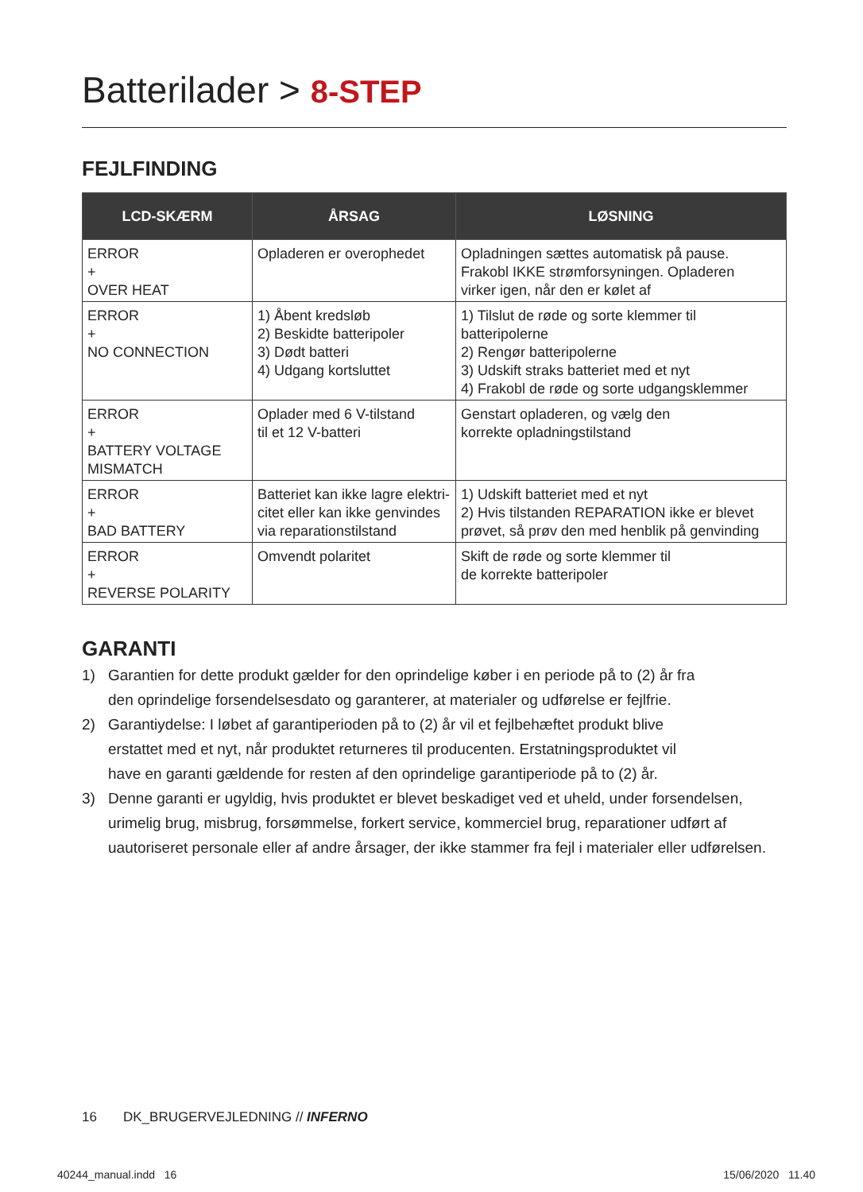Batterilader > 8-STEP
FEJLFINDING
| LCD-SKÆRM | ÅRSAG | LØSNING |
| --- | --- | --- |
| ERROR + OVER HEAT | Opladeren er overophedet | Opladningen sættes automatisk på pause. Frakobl IKKE strømforsyningen. Opladeren virker igen, når den er kølet af |
| ERROR + NO CONNECTION | 1) Åbent kredsløb 2) Beskidte batteripoler 3) Dødt batteri 4) Udgang kortsluttet | 1) Tilslut de røde og sorte klemmer til batteripolerne 2) Rengør batteripolerne 3) Udskift straks batteriet med et nyt 4) Frakobl de røde og sorte udgangsklemmer |
| ERROR + BATTERY VOLTAGE MISMATCH | Oplader med 6 V-tilstand til et 12 V-batteri | Genstart opladeren, og vælg den korrekte opladningstilstand |
| ERROR + BAD BATTERY | Batteriet kan ikke lagre elektri- citet eller kan ikke genvindes via reparationstilstand | 1) Udskift batteriet med et nyt 2) Hvis tilstanden REPARATION ikke er blevet prøvet, så prøv den med henblik på genvinding |
| ERROR + REVERSE POLARITY | Omvendt polaritet | Skift de røde og sorte klemmer til de korrekte batteripoler |
GARANTI
1) Garantien for dette produkt gælder for den oprindelige køber i en periode på to (2) år fra
den oprindelige forsendelsesdato og garanterer, at materialer og udførelse er fejlfrie.
2) Garantiydelse: I løbet af garantiperioden på to (2) år vil et fejlbehæftet produkt blive
erstattet med et nyt, når produktet returneres til producenten. Erstatningsproduktet vil
have en garanti gældende for resten af den oprindelige garantiperiode på to (2) år.
3) Denne garanti er ugyldig, hvis produktet er blevet beskadiget ved et uheld, under forsendelsen,
urimelig brug, misbrug, forsømmelse, forkert service, kommerciel brug, reparationer udført af
uautoriseret personale eller af andre årsager, der ikke stammer fra fejl i materialer eller udførelsen.
16 DK_BRUGERVEJLEDNING // INFERNO
40244_manual.indd 16 15/06/2020 11.40